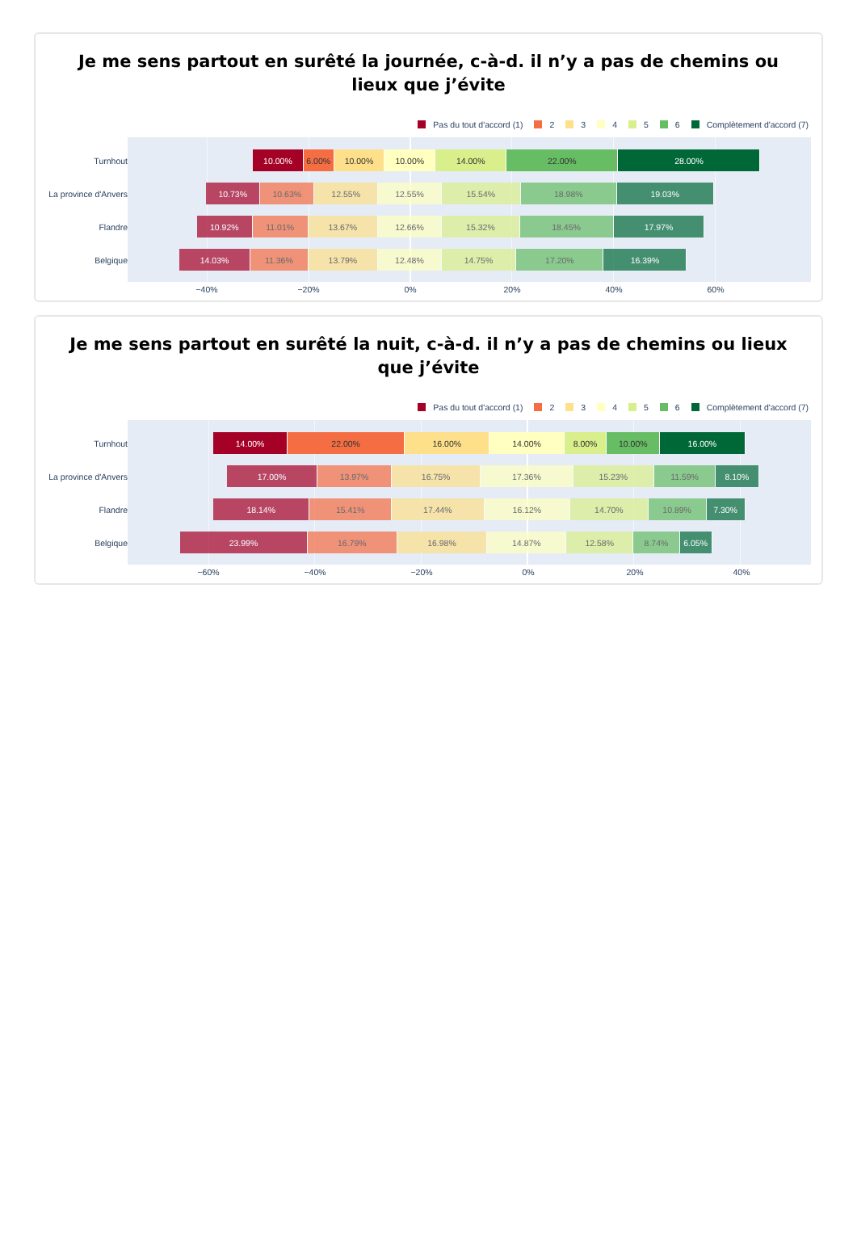Je me sens partout en surêté la journée, c-à-d. il n’y a pas de chemins ou lieux que j’évite
Pas du tout d'accord (1) 2 3 4 5 6 Complètement d'accord (7)
Turnhout
10.00% 6.00% 10.00% 10.00% 14.00% 22.00% 28.00%
La province d'Anvers
10.73% 10.63% 12.55% 12.55% 15.54% 18.98% 19.03%
Flandre
10.92% 11.01% 13.67% 12.66% 15.32% 18.45% 17.97%
Belgique
14.03% 11.36% 13.79% 12.48% 14.75% 17.20% 16.39%
−40% −20% 0% 20% 40% 60%
Je me sens partout en surêté la nuit, c-à-d. il n’y a pas de chemins ou lieux que j’évite
Pas du tout d'accord (1) 2 3 4 5 6 Complètement d'accord (7)
Turnhout
14.00% 22.00% 16.00% 14.00% 8.00% 10.00% 16.00%
La province d'Anvers
17.00% 13.97% 16.75% 17.36% 15.23% 11.59% 8.10%
Flandre
18.14% 15.41% 17.44% 16.12% 14.70% 10.89% 7.30%
Belgique
23.99% 16.79% 16.98% 14.87% 12.58% 8.74% 6.05%
−60% −40% −20% 0% 20% 40%